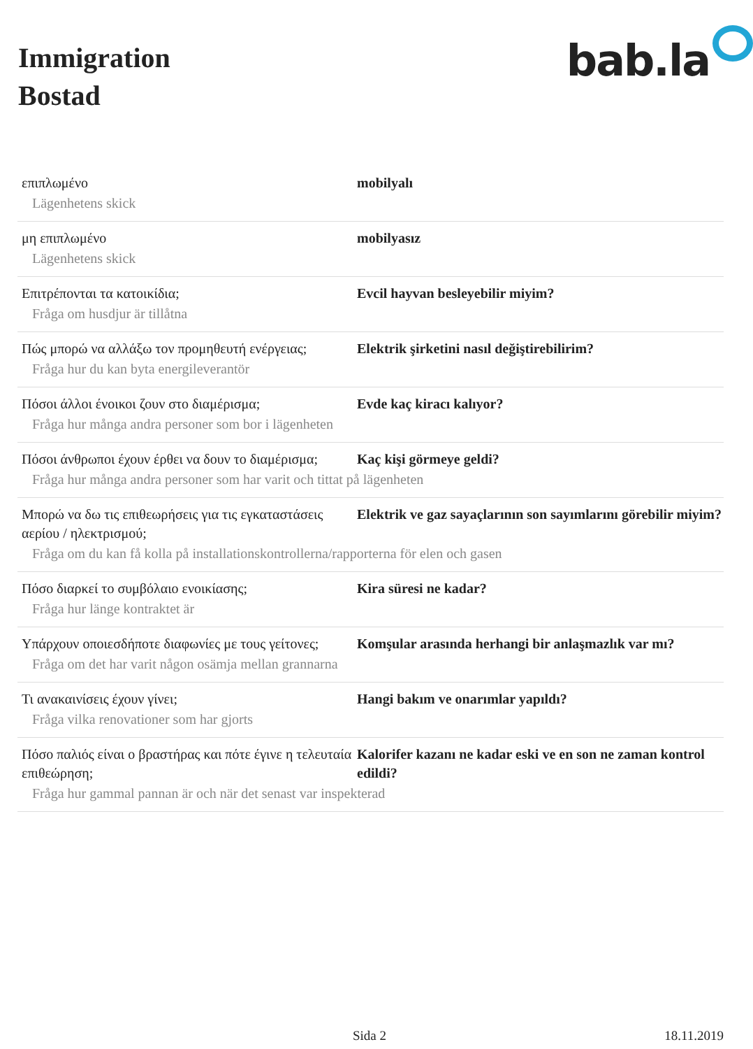Immigration
Bostad
bab.la
επιπλωμένο mobilyalı
Lägenhetens skick
μη επιπλωμένο mobilyasız
Lägenhetens skick
Επιτρέπονται τα κατοικίδια; Evcil hayvan besleyebilir miyim?
Fråga om husdjur är tillåtna
Πώς μπορώ να αλλάξω τον προμηθευτή ενέργειας;
Elektrik şirketini nasıl değiştirebilirim?
Fråga hur du kan byta energileverantör
Πόσοι άλλοι ένοικοι ζουν στο διαμέρισμα; Evde kaç kiracı kalıyor?
Fråga hur många andra personer som bor i lägenheten
Πόσοι άνθρωποι έχουν έρθει να δουν το διαμέρισμα;
Kaç kişi görmeye geldi?
Fråga hur många andra personer som har varit och tittat på lägenheten
Μπορώ να δω τις επιθεωρήσεις για τις εγκαταστάσεις αερίου / ηλεκτρισμού;
Elektrik ve gaz sayaçlarının son sayımlarını görebilir miyim?
Fråga om du kan få kolla på installationskontrollerna/rapporterna för elen och gasen
Πόσο διαρκεί το συμβόλαιο ενοικίασης; Kira süresi ne kadar?
Fråga hur länge kontraktet är
Υπάρχουν οποιεσδήποτε διαφωνίες με τους γείτονες;
Komşular arasında herhangi bir anlaşmazlık var mı?
Fråga om det har varit någon osämja mellan grannarna
Τι ανακαινίσεις έχουν γίνει; Hangi bakım ve onarımlar yapıldı?
Fråga vilka renovationer som har gjorts
Πόσο παλιός είναι ο βραστήρας και πότε έγινε η τελευταία επιθεώρηση;
Kalorifer kazanı ne kadar eski ve en son ne zaman kontrol edildi?
Fråga hur gammal pannan är och när det senast var inspekterad
Sida 2 18.11.2019